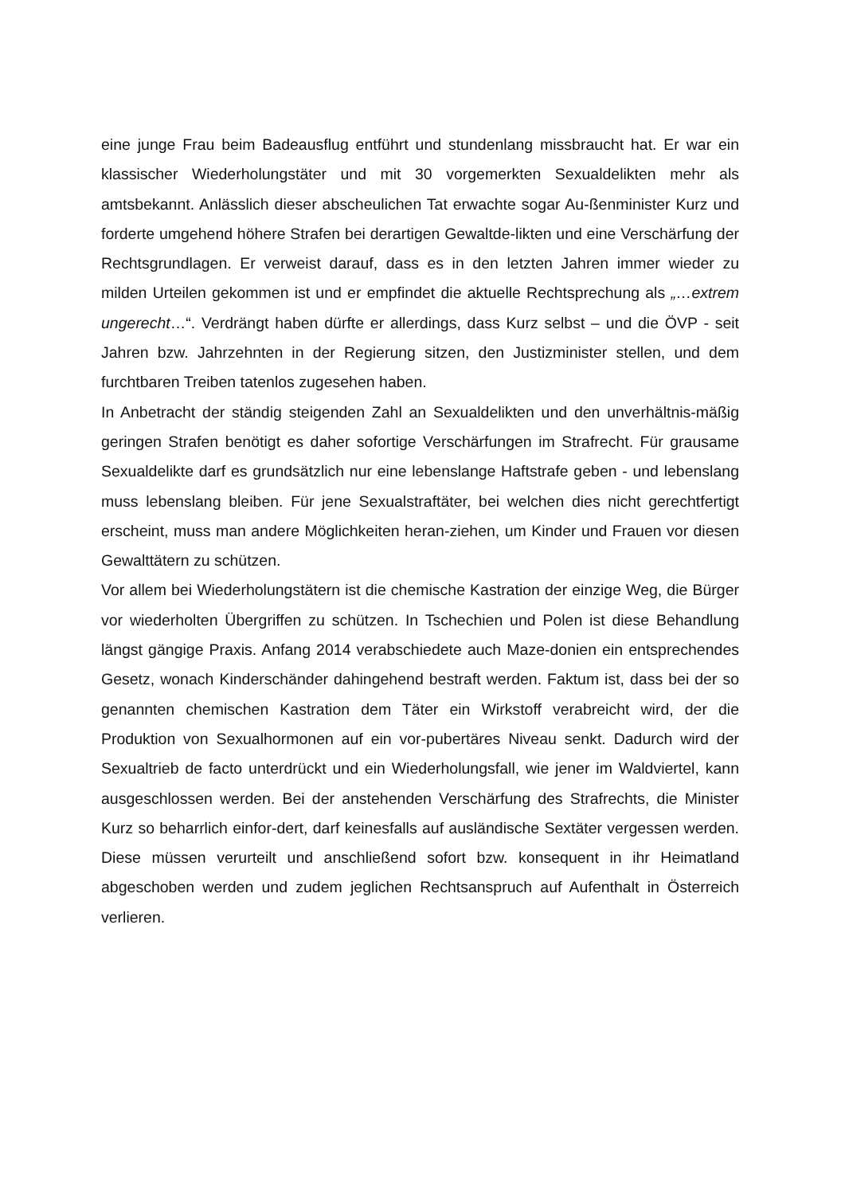eine junge Frau beim Badeausflug entführt und stundenlang missbraucht hat. Er war ein klassischer Wiederholungstäter und mit 30 vorgemerkten Sexualdelikten mehr als amtsbekannt. Anlässlich dieser abscheulichen Tat erwachte sogar Au-ßenminister Kurz und forderte umgehend höhere Strafen bei derartigen Gewaltde-likten und eine Verschärfung der Rechtsgrundlagen. Er verweist darauf, dass es in den letzten Jahren immer wieder zu milden Urteilen gekommen ist und er empfindet die aktuelle Rechtsprechung als „…extrem ungerecht…“. Verdrängt haben dürfte er allerdings, dass Kurz selbst – und die ÖVP - seit Jahren bzw. Jahrzehnten in der Regierung sitzen, den Justizminister stellen, und dem furchtbaren Treiben tatenlos zugesehen haben.
In Anbetracht der ständig steigenden Zahl an Sexualdelikten und den unverhältnis-mäßig geringen Strafen benötigt es daher sofortige Verschärfungen im Strafrecht. Für grausame Sexualdelikte darf es grundsätzlich nur eine lebenslange Haftstrafe geben - und lebenslang muss lebenslang bleiben. Für jene Sexualstraftäter, bei welchen dies nicht gerechtfertigt erscheint, muss man andere Möglichkeiten heran-ziehen, um Kinder und Frauen vor diesen Gewalttätern zu schützen.
Vor allem bei Wiederholungstätern ist die chemische Kastration der einzige Weg, die Bürger vor wiederholten Übergriffen zu schützen. In Tschechien und Polen ist diese Behandlung längst gängige Praxis. Anfang 2014 verabschiedete auch Maze-donien ein entsprechendes Gesetz, wonach Kinderschänder dahingehend bestraft werden. Faktum ist, dass bei der so genannten chemischen Kastration dem Täter ein Wirkstoff verabreicht wird, der die Produktion von Sexualhormonen auf ein vor-pubertäres Niveau senkt. Dadurch wird der Sexualtrieb de facto unterdrückt und ein Wiederholungsfall, wie jener im Waldviertel, kann ausgeschlossen werden. Bei der anstehenden Verschärfung des Strafrechts, die Minister Kurz so beharrlich einfor-dert, darf keinesfalls auf ausländische Sextäter vergessen werden. Diese müssen verurteilt und anschließend sofort bzw. konsequent in ihr Heimatland abgeschoben werden und zudem jeglichen Rechtsanspruch auf Aufenthalt in Österreich verlieren.